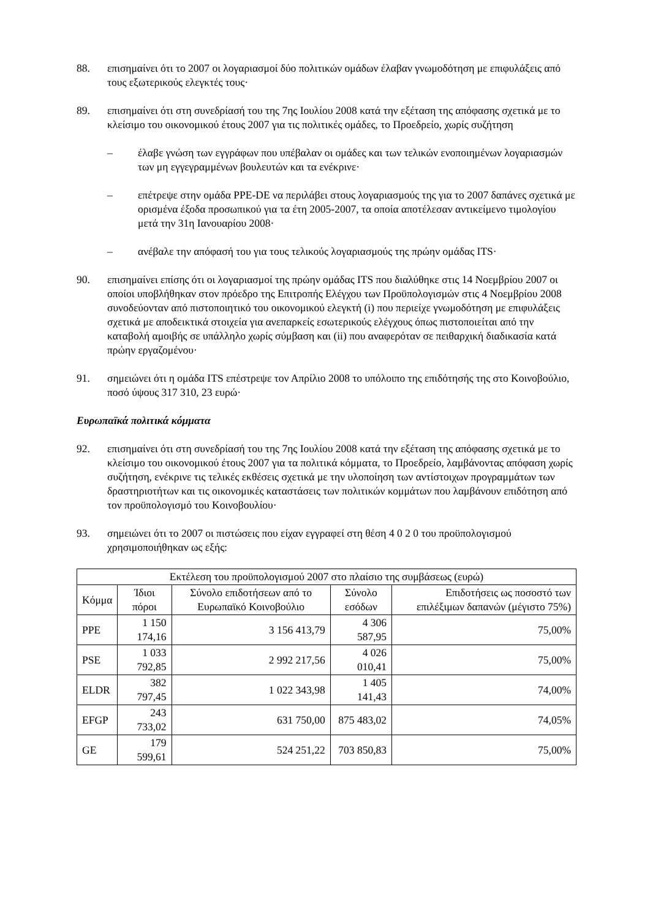88. επισημαίνει ότι το 2007 οι λογαριασμοί δύο πολιτικών ομάδων έλαβαν γνωμοδότηση με επιφυλάξεις από τους εξωτερικούς ελεγκτές τους·
89. επισημαίνει ότι στη συνεδρίασή του της 7ης Ιουλίου 2008 κατά την εξέταση της απόφασης σχετικά με το κλείσιμο του οικονομικού έτους 2007 για τις πολιτικές ομάδες, το Προεδρείο, χωρίς συζήτηση
– έλαβε γνώση των εγγράφων που υπέβαλαν οι ομάδες και των τελικών ενοποιημένων λογαριασμών των μη εγγεγραμμένων βουλευτών και τα ενέκρινε·
– επέτρεψε στην ομάδα PPE-DE να περιλάβει στους λογαριασμούς της για το 2007 δαπάνες σχετικά με ορισμένα έξοδα προσωπικού για τα έτη 2005-2007, τα οποία αποτέλεσαν αντικείμενο τιμολογίου μετά την 31η Ιανουαρίου 2008·
– ανέβαλε την απόφασή του για τους τελικούς λογαριασμούς της πρώην ομάδας ITS·
90. επισημαίνει επίσης ότι οι λογαριασμοί της πρώην ομάδας ITS που διαλύθηκε στις 14 Νοεμβρίου 2007 οι οποίοι υποβλήθηκαν στον πρόεδρο της Επιτροπής Ελέγχου των Προϋπολογισμών στις 4 Νοεμβρίου 2008 συνοδεύονταν από πιστοποιητικό του οικονομικού ελεγκτή (i) που περιείχε γνωμοδότηση με επιφυλάξεις σχετικά με αποδεικτικά στοιχεία για ανεπαρκείς εσωτερικούς ελέγχους όπως πιστοποιείται από την καταβολή αμοιβής σε υπάλληλο χωρίς σύμβαση και (ii) που αναφερόταν σε πειθαρχική διαδικασία κατά πρώην εργαζομένου·
91. σημειώνει ότι η ομάδα ITS επέστρεψε τον Απρίλιο 2008 το υπόλοιπο της επιδότησής της στο Κοινοβούλιο, ποσό ύψους 317 310, 23 ευρώ·
Ευρωπαϊκά πολιτικά κόμματα
92. επισημαίνει ότι στη συνεδρίασή του της 7ης Ιουλίου 2008 κατά την εξέταση της απόφασης σχετικά με το κλείσιμο του οικονομικού έτους 2007 για τα πολιτικά κόμματα, το Προεδρείο, λαμβάνοντας απόφαση χωρίς συζήτηση, ενέκρινε τις τελικές εκθέσεις σχετικά με την υλοποίηση των αντίστοιχων προγραμμάτων των δραστηριοτήτων και τις οικονομικές καταστάσεις των πολιτικών κομμάτων που λαμβάνουν επιδότηση από τον προϋπολογισμό του Κοινοβουλίου·
93. σημειώνει ότι το 2007 οι πιστώσεις που είχαν εγγραφεί στη θέση 4 0 2 0 του προϋπολογισμού χρησιμοποιήθηκαν ως εξής:
| Εκτέλεση του προϋπολογισμού 2007 στο πλαίσιο της συμβάσεως (ευρώ) | | | | |
| --- | --- | --- | --- | --- |
| Κόμμα | Ίδιοι πόροι | Σύνολο επιδοτήσεων από το Ευρωπαϊκό Κοινοβούλιο | Σύνολο εσόδων | Επιδοτήσεις ως ποσοστό των επιλέξιμων δαπανών (μέγιστο 75%) |
| PPE | 1 150 174,16 | 3 156 413,79 | 4 306 587,95 | 75,00% |
| PSE | 1 033 792,85 | 2 992 217,56 | 4 026 010,41 | 75,00% |
| ELDR | 382 797,45 | 1 022 343,98 | 1 405 141,43 | 74,00% |
| EFGP | 243 733,02 | 631 750,00 | 875 483,02 | 74,05% |
| GE | 179 599,61 | 524 251,22 | 703 850,83 | 75,00% |